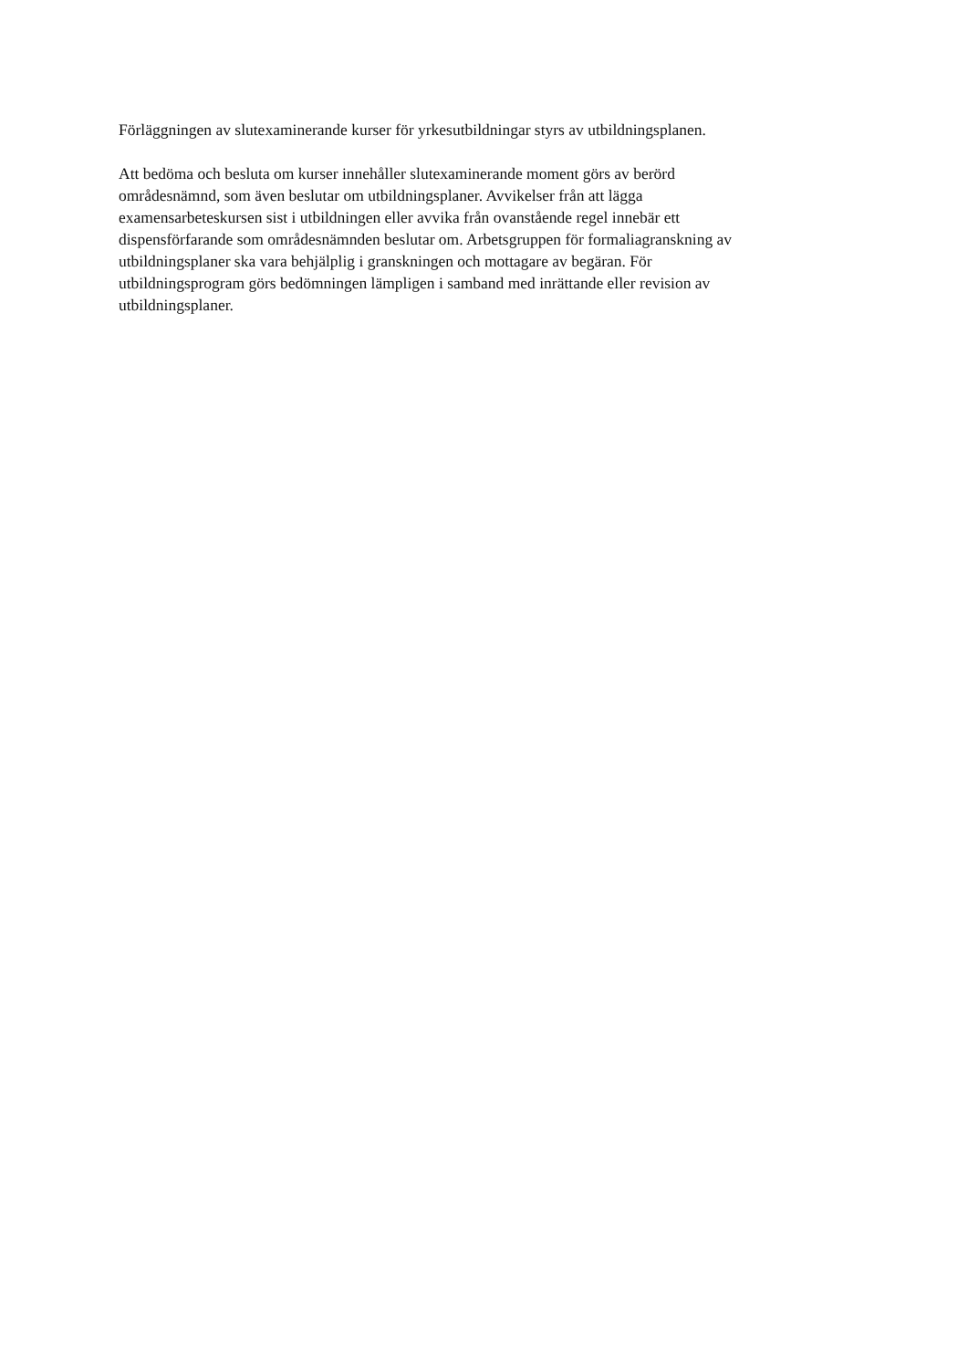Förläggningen av slutexaminerande kurser för yrkesutbildningar styrs av utbildningsplanen.
Att bedöma och besluta om kurser innehåller slutexaminerande moment görs av berörd
områdesnämnd, som även beslutar om utbildningsplaner. Avvikelser från att lägga
examensarbeteskursen sist i utbildningen eller avvika från ovanstående regel innebär ett
dispensförfarande som områdesnämnden beslutar om. Arbetsgruppen för formaliagranskning av
utbildningsplaner ska vara behjälplig i granskningen och mottagare av begäran. För
utbildningsprogram görs bedömningen lämpligen i samband med inrättande eller revision av
utbildningsplaner.